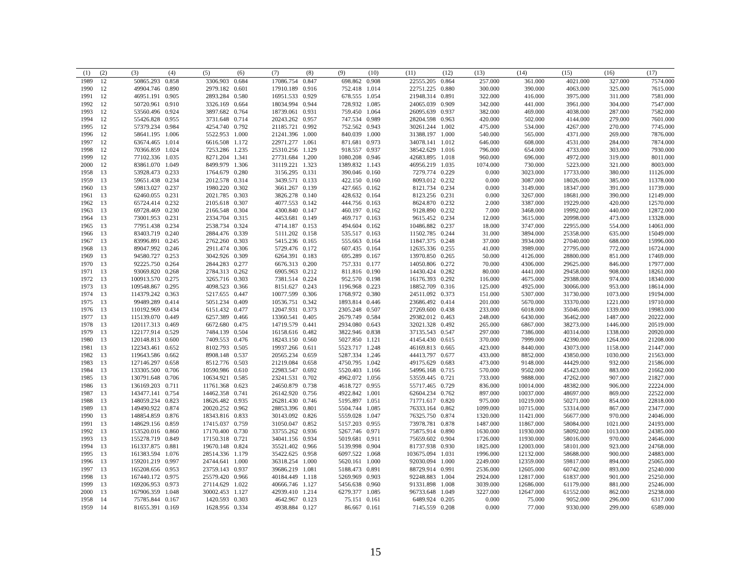| (1) | (2) | (3) | (4) | (5) | (6) | (7) | (8) | (9) | (10) | (11) | (12) | (13) | (14) | (15) | (16) | (17) |
| --- | --- | --- | --- | --- | --- | --- | --- | --- | --- | --- | --- | --- | --- | --- | --- | --- |
| 1989 | 12 | 50865.293 | 0.858 | 3306.903 | 0.684 | 17086.754 | 0.847 | 698.862 | 0.908 | 22555.205 | 0.864 | 257.000 | 361.000 | 4021.000 | 327.000 | 7574.000 |
| 1990 | 12 | 49904.746 | 0.890 | 2979.182 | 0.601 | 17910.189 | 0.916 | 752.418 | 1.014 | 22751.225 | 0.880 | 300.000 | 390.000 | 4063.000 | 325.000 | 7615.000 |
| 1991 | 12 | 46951.191 | 0.905 | 2893.284 | 0.580 | 16951.533 | 0.929 | 678.555 | 1.054 | 21948.314 | 0.891 | 322.000 | 416.000 | 3975.000 | 311.000 | 7581.000 |
| 1992 | 12 | 50720.961 | 0.910 | 3326.169 | 0.664 | 18034.994 | 0.944 | 728.932 | 1.085 | 24065.039 | 0.909 | 342.000 | 441.000 | 3961.000 | 304.000 | 7547.000 |
| 1993 | 12 | 53560.496 | 0.924 | 3897.682 | 0.764 | 18739.061 | 0.931 | 759.450 | 1.064 | 26095.639 | 0.937 | 382.000 | 469.000 | 4038.000 | 287.000 | 7582.000 |
| 1994 | 12 | 55426.828 | 0.955 | 3731.648 | 0.714 | 20243.262 | 0.957 | 747.534 | 0.989 | 28204.598 | 0.963 | 420.000 | 502.000 | 4144.000 | 279.000 | 7601.000 |
| 1995 | 12 | 57379.234 | 0.984 | 4254.740 | 0.792 | 21185.721 | 0.992 | 752.562 | 0.943 | 30261.244 | 1.002 | 475.000 | 534.000 | 4267.000 | 270.000 | 7745.000 |
| 1996 | 12 | 58641.195 | 1.006 | 5522.953 | 1.000 | 21241.396 | 1.000 | 840.039 | 1.000 | 31388.197 | 1.000 | 540.000 | 565.000 | 4371.000 | 269.000 | 7876.000 |
| 1997 | 12 | 63674.465 | 1.014 | 6616.508 | 1.172 | 22971.277 | 1.061 | 871.681 | 0.973 | 34078.141 | 1.012 | 646.000 | 608.000 | 4531.000 | 284.000 | 7874.000 |
| 1998 | 12 | 70366.859 | 1.024 | 7253.286 | 1.235 | 25310.256 | 1.129 | 918.557 | 0.937 | 38542.629 | 1.016 | 796.000 | 654.000 | 4733.000 | 303.000 | 7930.000 |
| 1999 | 12 | 77102.336 | 1.035 | 8271.204 | 1.341 | 27731.684 | 1.200 | 1080.208 | 0.946 | 42683.895 | 1.018 | 960.000 | 696.000 | 4972.000 | 319.000 | 8011.000 |
| 2000 | 12 | 83861.070 | 1.049 | 8499.979 | 1.306 | 31119.221 | 1.323 | 1389.832 | 1.143 | 46956.219 | 1.035 | 1074.000 | 730.000 | 5223.000 | 321.000 | 8003.000 |
| 1958 | 13 | 53928.473 | 0.233 | 1764.679 | 0.280 | 3156.295 | 0.131 | 390.046 | 0.160 | 7279.774 | 0.229 | 0.000 | 3023.000 | 17733.000 | 380.000 | 11126.000 |
| 1959 | 13 | 59651.438 | 0.234 | 2012.578 | 0.314 | 3439.571 | 0.133 | 422.150 | 0.160 | 8093.012 | 0.232 | 0.000 | 3087.000 | 18026.000 | 385.000 | 11378.000 |
| 1960 | 13 | 59813.027 | 0.237 | 1980.220 | 0.302 | 3661.267 | 0.139 | 427.665 | 0.162 | 8121.734 | 0.234 | 0.000 | 3149.000 | 18347.000 | 391.000 | 11739.000 |
| 1961 | 13 | 62460.055 | 0.231 | 2021.785 | 0.303 | 3826.278 | 0.140 | 428.632 | 0.164 | 8123.256 | 0.231 | 0.000 | 3267.000 | 18681.000 | 390.000 | 12149.000 |
| 1962 | 13 | 65724.414 | 0.232 | 2105.618 | 0.307 | 4077.553 | 0.142 | 444.756 | 0.163 | 8624.870 | 0.232 | 2.000 | 3387.000 | 19229.000 | 420.000 | 12570.000 |
| 1963 | 13 | 69728.469 | 0.230 | 2166.548 | 0.304 | 4300.840 | 0.147 | 460.197 | 0.162 | 9128.890 | 0.232 | 7.000 | 3468.000 | 19992.000 | 440.000 | 12872.000 |
| 1964 | 13 | 73001.953 | 0.231 | 2334.704 | 0.315 | 4453.681 | 0.149 | 469.717 | 0.163 | 9615.452 | 0.234 | 12.000 | 3615.000 | 20998.000 | 473.000 | 13328.000 |
| 1965 | 13 | 77951.438 | 0.234 | 2538.734 | 0.324 | 4714.187 | 0.153 | 494.604 | 0.162 | 10486.882 | 0.237 | 18.000 | 3747.000 | 22955.000 | 554.000 | 14061.000 |
| 1966 | 13 | 83403.719 | 0.240 | 2884.476 | 0.339 | 5111.202 | 0.158 | 535.517 | 0.163 | 11502.785 | 0.244 | 31.000 | 3894.000 | 25358.000 | 635.000 | 15049.000 |
| 1967 | 13 | 83996.891 | 0.245 | 2762.260 | 0.303 | 5415.236 | 0.165 | 555.663 | 0.164 | 11847.375 | 0.248 | 37.000 | 3934.000 | 27040.000 | 688.000 | 15996.000 |
| 1968 | 13 | 89047.992 | 0.246 | 2911.474 | 0.306 | 5729.476 | 0.172 | 607.435 | 0.164 | 12635.336 | 0.255 | 41.000 | 3989.000 | 27795.000 | 772.000 | 16724.000 |
| 1969 | 13 | 94580.727 | 0.253 | 3042.926 | 0.309 | 6264.391 | 0.183 | 695.289 | 0.167 | 13970.850 | 0.265 | 50.000 | 4126.000 | 28800.000 | 851.000 | 17469.000 |
| 1970 | 13 | 92225.750 | 0.264 | 2844.283 | 0.277 | 6676.313 | 0.200 | 757.331 | 0.177 | 14050.806 | 0.272 | 70.000 | 4306.000 | 29625.000 | 846.000 | 17977.000 |
| 1971 | 13 | 93069.820 | 0.268 | 2784.313 | 0.262 | 6905.963 | 0.212 | 811.816 | 0.190 | 14430.424 | 0.282 | 80.000 | 4441.000 | 29458.000 | 908.000 | 18261.000 |
| 1972 | 13 | 100913.570 | 0.275 | 3265.716 | 0.303 | 7381.514 | 0.224 | 952.570 | 0.198 | 16176.393 | 0.292 | 116.000 | 4675.000 | 29388.000 | 974.000 | 18340.000 |
| 1973 | 13 | 109548.867 | 0.295 | 4098.523 | 0.366 | 8151.627 | 0.243 | 1196.968 | 0.223 | 18852.709 | 0.316 | 125.000 | 4925.000 | 30066.000 | 953.000 | 18614.000 |
| 1974 | 13 | 114379.242 | 0.363 | 5217.655 | 0.447 | 10077.599 | 0.306 | 1768.972 | 0.380 | 24511.092 | 0.373 | 151.000 | 5307.000 | 31730.000 | 1073.000 | 19194.000 |
| 1975 | 13 | 99489.289 | 0.414 | 5051.234 | 0.409 | 10536.751 | 0.342 | 1893.814 | 0.446 | 23686.492 | 0.414 | 201.000 | 5670.000 | 33370.000 | 1221.000 | 19710.000 |
| 1976 | 13 | 110192.969 | 0.434 | 6151.432 | 0.477 | 12047.931 | 0.373 | 2305.248 | 0.507 | 27269.600 | 0.438 | 233.000 | 6018.000 | 35046.000 | 1339.000 | 19983.000 |
| 1977 | 13 | 115139.070 | 0.449 | 6257.389 | 0.466 | 13360.541 | 0.405 | 2679.749 | 0.584 | 29382.012 | 0.463 | 248.000 | 6430.000 | 36462.000 | 1487.000 | 20222.000 |
| 1978 | 13 | 120117.313 | 0.469 | 6672.680 | 0.475 | 14719.579 | 0.441 | 2934.080 | 0.643 | 32021.328 | 0.492 | 265.000 | 6867.000 | 38273.000 | 1446.000 | 20519.000 |
| 1979 | 13 | 122177.914 | 0.529 | 7484.139 | 0.504 | 16158.616 | 0.482 | 3822.946 | 0.838 | 37135.543 | 0.547 | 297.000 | 7386.000 | 40314.000 | 1338.000 | 20920.000 |
| 1980 | 13 | 120148.813 | 0.600 | 7409.553 | 0.476 | 18243.150 | 0.560 | 5027.850 | 1.121 | 41454.430 | 0.615 | 370.000 | 7999.000 | 42390.000 | 1264.000 | 21208.000 |
| 1981 | 13 | 122343.461 | 0.652 | 8102.793 | 0.505 | 19937.266 | 0.611 | 5523.717 | 1.248 | 46169.813 | 0.665 | 423.000 | 8440.000 | 43073.000 | 1158.000 | 21447.000 |
| 1982 | 13 | 119643.586 | 0.662 | 8908.148 | 0.537 | 20565.234 | 0.659 | 5287.334 | 1.246 | 44413.797 | 0.677 | 433.000 | 8852.000 | 43850.000 | 1030.000 | 21563.000 |
| 1983 | 13 | 127146.297 | 0.658 | 8512.776 | 0.503 | 21219.084 | 0.658 | 4750.795 | 1.042 | 49175.629 | 0.683 | 473.000 | 9148.000 | 44429.000 | 932.000 | 21586.000 |
| 1984 | 13 | 133305.500 | 0.706 | 10590.986 | 0.610 | 22983.547 | 0.692 | 5520.403 | 1.166 | 54996.168 | 0.715 | 570.000 | 9502.000 | 45423.000 | 883.000 | 21662.000 |
| 1985 | 13 | 130791.648 | 0.706 | 10634.921 | 0.585 | 23241.531 | 0.702 | 4962.072 | 1.056 | 53559.445 | 0.721 | 733.000 | 9888.000 | 47262.000 | 907.000 | 21827.000 |
| 1986 | 13 | 136169.203 | 0.711 | 11761.368 | 0.623 | 24650.879 | 0.738 | 4618.727 | 0.955 | 55717.465 | 0.729 | 836.000 | 10014.000 | 48382.000 | 906.000 | 22224.000 |
| 1987 | 13 | 143477.141 | 0.754 | 14462.358 | 0.741 | 26142.920 | 0.756 | 4922.842 | 1.001 | 62604.234 | 0.762 | 897.000 | 10037.000 | 48697.000 | 869.000 | 22522.000 |
| 1988 | 13 | 148059.234 | 0.823 | 18626.482 | 0.935 | 26281.430 | 0.746 | 5195.897 | 1.051 | 71771.617 | 0.820 | 975.000 | 10219.000 | 50271.000 | 854.000 | 22818.000 |
| 1989 | 13 | 149490.922 | 0.874 | 20020.252 | 0.962 | 28853.396 | 0.801 | 5504.744 | 1.085 | 76333.164 | 0.862 | 1099.000 | 10715.000 | 53314.000 | 867.000 | 23477.000 |
| 1990 | 13 | 148854.859 | 0.876 | 18343.816 | 0.833 | 30143.092 | 0.826 | 5559.028 | 1.047 | 76325.750 | 0.874 | 1320.000 | 11421.000 | 56677.000 | 970.000 | 24046.000 |
| 1991 | 13 | 148629.156 | 0.859 | 17415.037 | 0.759 | 31050.047 | 0.852 | 5157.203 | 0.955 | 73978.781 | 0.878 | 1487.000 | 11867.000 | 58084.000 | 1021.000 | 24193.000 |
| 1992 | 13 | 153520.016 | 0.860 | 17170.400 | 0.730 | 33755.262 | 0.936 | 5267.746 | 0.971 | 75875.914 | 0.890 | 1630.000 | 11930.000 | 58092.000 | 1013.000 | 24385.000 |
| 1993 | 13 | 155278.719 | 0.849 | 17150.318 | 0.721 | 34041.156 | 0.934 | 5019.681 | 0.911 | 75659.602 | 0.904 | 1726.000 | 11930.000 | 58016.000 | 970.000 | 24646.000 |
| 1994 | 13 | 161337.875 | 0.881 | 19670.148 | 0.824 | 35521.402 | 0.966 | 5139.998 | 0.904 | 81737.938 | 0.930 | 1825.000 | 12003.000 | 58101.000 | 923.000 | 24768.000 |
| 1995 | 13 | 161383.594 | 1.076 | 28514.336 | 1.179 | 35422.625 | 0.958 | 6097.522 | 1.068 | 103675.094 | 1.031 | 1996.000 | 12132.000 | 58688.000 | 900.000 | 24883.000 |
| 1996 | 13 | 159201.219 | 0.997 | 24744.641 | 1.000 | 36318.254 | 1.000 | 5620.161 | 1.000 | 92030.094 | 1.000 | 2249.000 | 12359.000 | 59817.000 | 894.000 | 25065.000 |
| 1997 | 13 | 165208.656 | 0.953 | 23759.143 | 0.937 | 39686.219 | 1.081 | 5188.473 | 0.891 | 88729.914 | 0.991 | 2536.000 | 12605.000 | 60742.000 | 893.000 | 25240.000 |
| 1998 | 13 | 167440.172 | 0.975 | 25579.420 | 0.966 | 40184.449 | 1.118 | 5269.969 | 0.903 | 92248.883 | 1.004 | 2924.000 | 12817.000 | 61837.000 | 901.000 | 25250.000 |
| 1999 | 13 | 169206.953 | 0.973 | 27114.629 | 1.022 | 40666.746 | 1.127 | 5456.638 | 0.960 | 91331.898 | 1.008 | 3039.000 | 12686.000 | 61179.000 | 881.000 | 25246.000 |
| 2000 | 13 | 167906.359 | 1.048 | 30002.453 | 1.127 | 42939.410 | 1.214 | 6279.377 | 1.085 | 96733.648 | 1.049 | 3227.000 | 12647.000 | 61552.000 | 862.000 | 25238.000 |
| 1958 | 14 | 75785.844 | 0.167 | 1420.593 | 0.303 | 4642.967 | 0.123 | 75.151 | 0.161 | 6489.924 | 0.205 | 0.000 | 75.000 | 9052.000 | 296.000 | 6317.000 |
| 1959 | 14 | 81655.391 | 0.169 | 1628.956 | 0.334 | 4938.884 | 0.127 | 86.667 | 0.161 | 7145.559 | 0.208 | 0.000 | 77.000 | 9330.000 | 299.000 | 6589.000 |
15